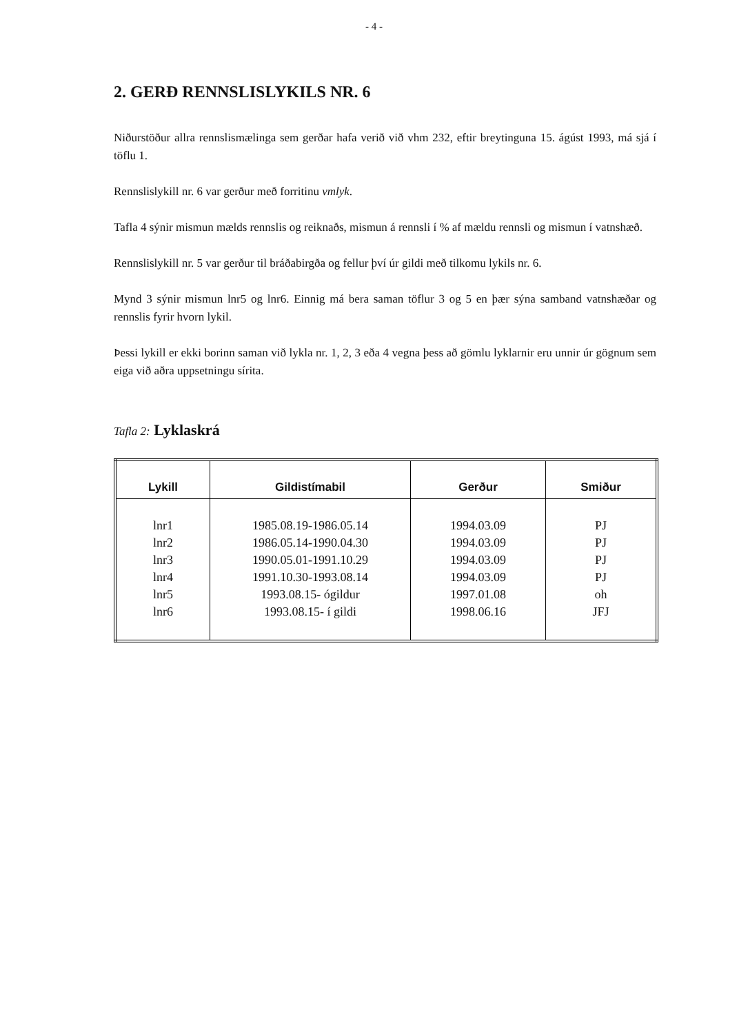- 4 -
2. GERÐ RENNSLISLYKILS NR. 6
Niðurstöður allra rennslismælinga sem gerðar hafa verið við vhm 232, eftir breytinguna 15. ágúst 1993, má sjá í töflu 1.
Rennslislykill nr. 6 var gerður með forritinu vmlyk.
Tafla 4 sýnir mismun mælds rennslis og reiknaðs, mismun á rennsli í % af mældu rennsli og mismun í vatnshæð.
Rennslislykill nr. 5 var gerður til bráðabirgða og fellur því úr gildi með tilkomu lykils nr. 6.
Mynd 3 sýnir mismun lnr5 og lnr6. Einnig má bera saman töflur 3 og 5 en þær sýna samband vatnshæðar og rennslis fyrir hvorn lykil.
Þessi lykill er ekki borinn saman við lykla nr. 1, 2, 3 eða 4 vegna þess að gömlu lyklarnir eru unnir úr gögnum sem eiga við aðra uppsetningu sírita.
Tafla 2: Lyklaskrá
| Lykill | Gildistímabil | Gerður | Smiður |
| --- | --- | --- | --- |
| lnr1 | 1985.08.19-1986.05.14 | 1994.03.09 | PJ |
| lnr2 | 1986.05.14-1990.04.30 | 1994.03.09 | PJ |
| lnr3 | 1990.05.01-1991.10.29 | 1994.03.09 | PJ |
| lnr4 | 1991.10.30-1993.08.14 | 1994.03.09 | PJ |
| lnr5 | 1993.08.15- ógildur | 1997.01.08 | oh |
| lnr6 | 1993.08.15- í gildi | 1998.06.16 | JFJ |